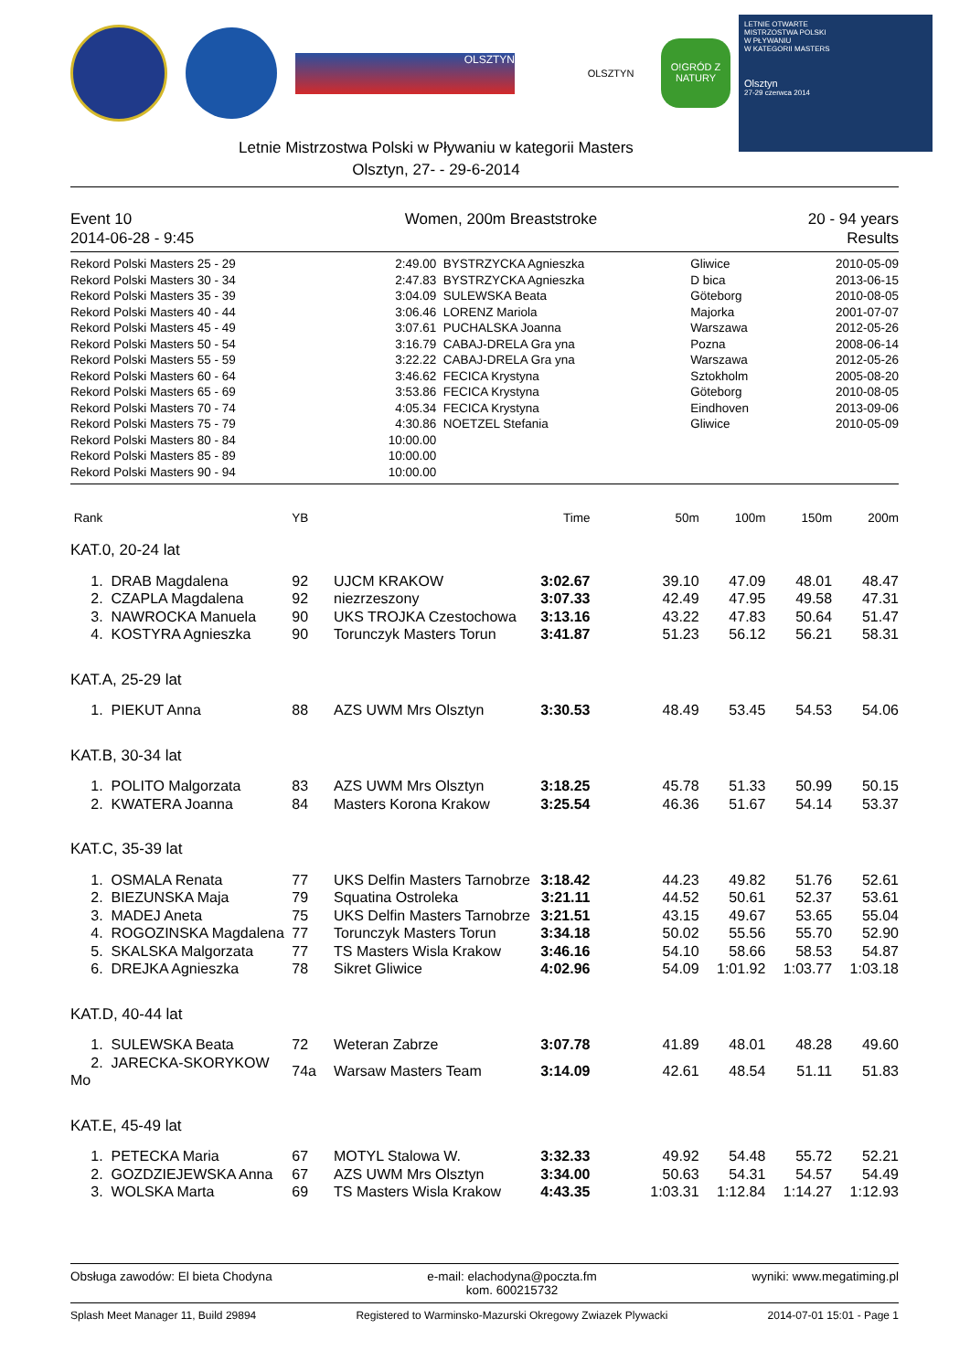OLSZTYN
OLSZTYN
O!GRÓD Z NATURY
LETNIE OTWARTE
MISTRZOSTWA POLSKI
W PŁYWANIU
W KATEGORII MASTERS
Olsztyn
27-29 czerwca 2014
Letnie Mistrzostwa Polski w Pływaniu w kategorii Masters
Olsztyn, 27- - 29-6-2014
Event 10
2014-06-28 - 9:45 Women, 200m Breaststroke 20 - 94 years
Results
| Rekord Polski Masters 25 - 29 | 2:49.00 | BYSTRZYCKA Agnieszka | Gliwice | 2010-05-09 |
| Rekord Polski Masters 30 - 34 | 2:47.83 | BYSTRZYCKA Agnieszka | D bica | 2013-06-15 |
| Rekord Polski Masters 35 - 39 | 3:04.09 | SULEWSKA Beata | Göteborg | 2010-08-05 |
| Rekord Polski Masters 40 - 44 | 3:06.46 | LORENZ Mariola | Majorka | 2001-07-07 |
| Rekord Polski Masters 45 - 49 | 3:07.61 | PUCHALSKA Joanna | Warszawa | 2012-05-26 |
| Rekord Polski Masters 50 - 54 | 3:16.79 | CABAJ-DRELA Gra yna | Pozna | 2008-06-14 |
| Rekord Polski Masters 55 - 59 | 3:22.22 | CABAJ-DRELA Gra yna | Warszawa | 2012-05-26 |
| Rekord Polski Masters 60 - 64 | 3:46.62 | FECICA Krystyna | Sztokholm | 2005-08-20 |
| Rekord Polski Masters 65 - 69 | 3:53.86 | FECICA Krystyna | Göteborg | 2010-08-05 |
| Rekord Polski Masters 70 - 74 | 4:05.34 | FECICA Krystyna | Eindhoven | 2013-09-06 |
| Rekord Polski Masters 75 - 79 | 4:30.86 | NOETZEL Stefania | Gliwice | 2010-05-09 |
| Rekord Polski Masters 80 - 84 | 10:00.00 | | | |
| Rekord Polski Masters 85 - 89 | 10:00.00 | | | |
| Rekord Polski Masters 90 - 94 | 10:00.00 | | | |
| Rank | YB | | Time | 50m | 100m | 150m | 200m |
| --- | --- | --- | --- | --- | --- | --- | --- |
| KAT.0, 20-24 lat | | | | | | | |
| 1. DRAB Magdalena | 92 | UJCM KRAKOW | 3:02.67 | 39.10 | 47.09 | 48.01 | 48.47 |
| 2. CZAPLA Magdalena | 92 | niezrzeszony | 3:07.33 | 42.49 | 47.95 | 49.58 | 47.31 |
| 3. NAWROCKA Manuela | 90 | UKS TROJKA Czestochowa | 3:13.16 | 43.22 | 47.83 | 50.64 | 51.47 |
| 4. KOSTYRA Agnieszka | 90 | Torunczyk Masters Torun | 3:41.87 | 51.23 | 56.12 | 56.21 | 58.31 |
| KAT.A, 25-29 lat | | | | | | | |
| 1. PIEKUT Anna | 88 | AZS UWM Mrs Olsztyn | 3:30.53 | 48.49 | 53.45 | 54.53 | 54.06 |
| KAT.B, 30-34 lat | | | | | | | |
| 1. POLITO Malgorzata | 83 | AZS UWM Mrs Olsztyn | 3:18.25 | 45.78 | 51.33 | 50.99 | 50.15 |
| 2. KWATERA Joanna | 84 | Masters Korona Krakow | 3:25.54 | 46.36 | 51.67 | 54.14 | 53.37 |
| KAT.C, 35-39 lat | | | | | | | |
| 1. OSMALA Renata | 77 | UKS Delfin Masters Tarnobrze | 3:18.42 | 44.23 | 49.82 | 51.76 | 52.61 |
| 2. BIEZUNSKA Maja | 79 | Squatina Ostroleka | 3:21.11 | 44.52 | 50.61 | 52.37 | 53.61 |
| 3. MADEJ Aneta | 75 | UKS Delfin Masters Tarnobrze | 3:21.51 | 43.15 | 49.67 | 53.65 | 55.04 |
| 4. ROGOZINSKA Magdalena | 77 | Torunczyk Masters Torun | 3:34.18 | 50.02 | 55.56 | 55.70 | 52.90 |
| 5. SKALSKA Malgorzata | 77 | TS Masters Wisla Krakow | 3:46.16 | 54.10 | 58.66 | 58.53 | 54.87 |
| 6. DREJKA Agnieszka | 78 | Sikret Gliwice | 4:02.96 | 54.09 | 1:01.92 | 1:03.77 | 1:03.18 |
| KAT.D, 40-44 lat | | | | | | | |
| 1. SULEWSKA Beata | 72 | Weteran Zabrze | 3:07.78 | 41.89 | 48.01 | 48.28 | 49.60 |
| 2. JARECKA-SKORYKOW Mo | 74a | Warsaw Masters Team | 3:14.09 | 42.61 | 48.54 | 51.11 | 51.83 |
| KAT.E, 45-49 lat | | | | | | | |
| 1. PETECKA Maria | 67 | MOTYL Stalowa W. | 3:32.33 | 49.92 | 54.48 | 55.72 | 52.21 |
| 2. GOZDZIEJEWSKA Anna | 67 | AZS UWM Mrs Olsztyn | 3:34.00 | 50.63 | 54.31 | 54.57 | 54.49 |
| 3. WOLSKA Marta | 69 | TS Masters Wisla Krakow | 4:43.35 | 1:03.31 | 1:12.84 | 1:14.27 | 1:12.93 |
Obsługa zawodów: El bieta Chodyna e-mail: elachodyna@poczta.fm
kom. 600215732 wyniki: www.megatiming.pl
Splash Meet Manager 11, Build 29894 Registered to Warminsko-Mazurski Okregowy Zwiazek Plywacki 2014-07-01 15:01 - Page 1